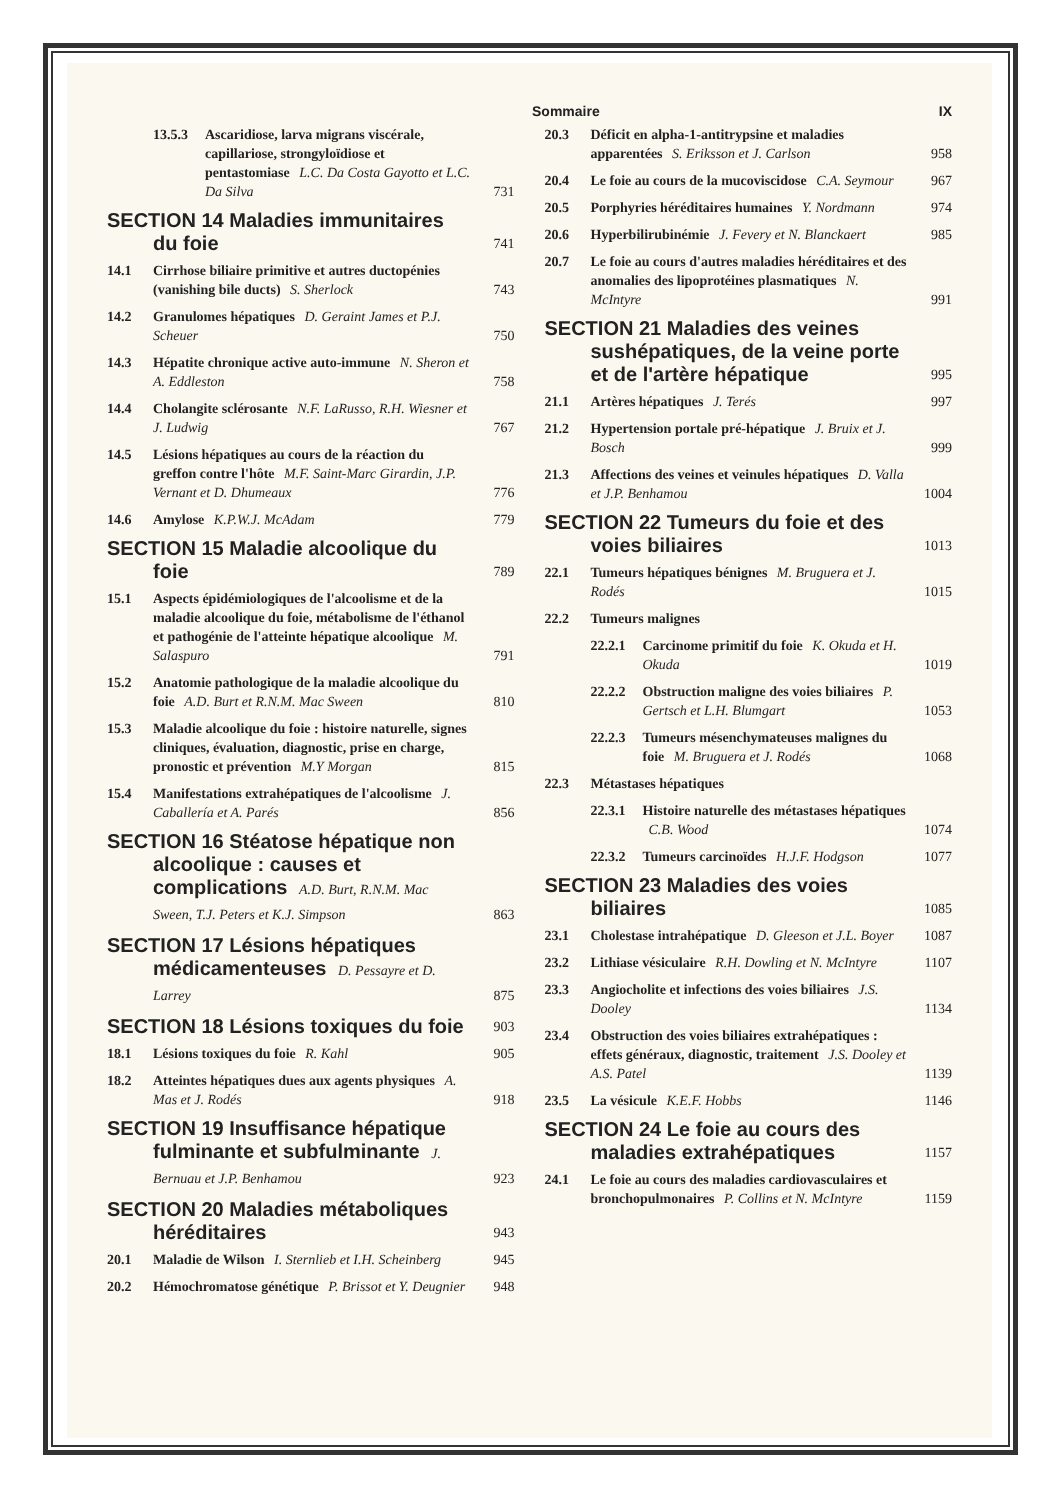Sommaire IX
13.5.3 Ascaridiose, larva migrans viscérale, capillariose, strongyloïdiose et pentastomiase L.C. Da Costa Gayotto et L.C. Da Silva 731
SECTION 14 Maladies immunitaires du foie 741
14.1 Cirrhose biliaire primitive et autres ductopénies (vanishing bile ducts) S. Sherlock 743
14.2 Granulomes hépatiques D. Geraint James et P.J. Scheuer 750
14.3 Hépatite chronique active auto-immune N. Sheron et A. Eddleston 758
14.4 Cholangite sclérosante N.F. LaRusso, R.H. Wiesner et J. Ludwig 767
14.5 Lésions hépatiques au cours de la réaction du greffon contre l'hôte M.F. Saint-Marc Girardin, J.P. Vernant et D. Dhumeaux 776
14.6 Amylose K.P.W.J. McAdam 779
SECTION 15 Maladie alcoolique du foie 789
15.1 Aspects épidémiologiques de l'alcoolisme et de la maladie alcoolique du foie, métabolisme de l'éthanol et pathogénie de l'atteinte hépatique alcoolique M. Salaspuro 791
15.2 Anatomie pathologique de la maladie alcoolique du foie A.D. Burt et R.N.M. Mac Sween 810
15.3 Maladie alcoolique du foie : histoire naturelle, signes cliniques, évaluation, diagnostic, prise en charge, pronostic et prévention M.Y Morgan 815
15.4 Manifestations extrahépatiques de l'alcoolisme J. Caballería et A. Parés 856
SECTION 16 Stéatose hépatique non alcoolique : causes et complications A.D. Burt, R.N.M. Mac Sween, T.J. Peters et K.J. Simpson 863
SECTION 17 Lésions hépatiques médicamenteuses D. Pessayre et D. Larrey 875
SECTION 18 Lésions toxiques du foie 903
18.1 Lésions toxiques du foie R. Kahl 905
18.2 Atteintes hépatiques dues aux agents physiques A. Mas et J. Rodés 918
SECTION 19 Insuffisance hépatique fulminante et subfulminante J. Bernuau et J.P. Benhamou 923
SECTION 20 Maladies métaboliques héréditaires 943
20.1 Maladie de Wilson I. Sternlieb et I.H. Scheinberg 945
20.2 Hémochromatose génétique P. Brissot et Y. Deugnier 948
20.3 Déficit en alpha-1-antitrypsine et maladies apparentées S. Eriksson et J. Carlson 958
20.4 Le foie au cours de la mucoviscidose C.A. Seymour 967
20.5 Porphyries héréditaires humaines Y. Nordmann 974
20.6 Hyperbilirubinémie J. Fevery et N. Blanckaert 985
20.7 Le foie au cours d'autres maladies héréditaires et des anomalies des lipoprotéines plasmatiques N. McIntyre 991
SECTION 21 Maladies des veines sushépatiques, de la veine porte et de l'artère hépatique 995
21.1 Artères hépatiques J. Terés 997
21.2 Hypertension portale pré-hépatique J. Bruix et J. Bosch 999
21.3 Affections des veines et veinules hépatiques D. Valla et J.P. Benhamou 1004
SECTION 22 Tumeurs du foie et des voies biliaires 1013
22.1 Tumeurs hépatiques bénignes M. Bruguera et J. Rodés 1015
22.2 Tumeurs malignes
22.2.1 Carcinome primitif du foie K. Okuda et H. Okuda 1019
22.2.2 Obstruction maligne des voies biliaires P. Gertsch et L.H. Blumgart 1053
22.2.3 Tumeurs mésenchymateuses malignes du foie M. Bruguera et J. Rodés 1068
22.3 Métastases hépatiques
22.3.1 Histoire naturelle des métastases hépatiques C.B. Wood 1074
22.3.2 Tumeurs carcinoïdes H.J.F. Hodgson 1077
SECTION 23 Maladies des voies biliaires 1085
23.1 Cholestase intrahépatique D. Gleeson et J.L. Boyer 1087
23.2 Lithiase vésiculaire R.H. Dowling et N. McIntyre 1107
23.3 Angiocholite et infections des voies biliaires J.S. Dooley 1134
23.4 Obstruction des voies biliaires extrahépatiques : effets généraux, diagnostic, traitement J.S. Dooley et A.S. Patel 1139
23.5 La vésicule K.E.F. Hobbs 1146
SECTION 24 Le foie au cours des maladies extrahépatiques 1157
24.1 Le foie au cours des maladies cardiovasculaires et bronchopulmonaires P. Collins et N. McIntyre 1159